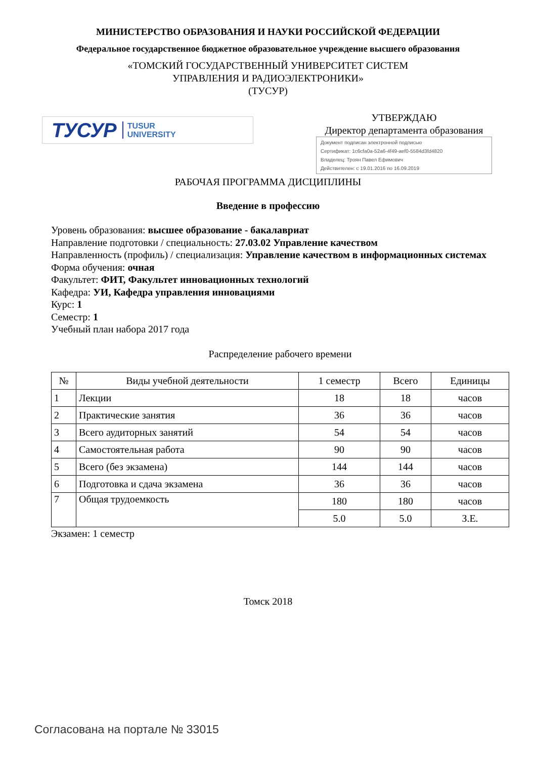МИНИСТЕРСТВО ОБРАЗОВАНИЯ И НАУКИ РОССИЙСКОЙ ФЕДЕРАЦИИ
Федеральное государственное бюджетное образовательное учреждение высшего образования
«ТОМСКИЙ ГОСУДАРСТВЕННЫЙ УНИВЕРСИТЕТ СИСТЕМ
УПРАВЛЕНИЯ И РАДИОЭЛЕКТРОНИКИ»
(ТУСУР)
ТУСУР TUSUR
UNIVERSITY
УТВЕРЖДАЮ
Директор департамента образования
Документ подписан электронной подписью
Сертификат: 1c6cfa0a-52a6-4f49-aef0-5584d3fd4820
Владелец: Троян Павел Ефимович
Действителен: с 19.01.2016 по 16.09.2019
РАБОЧАЯ ПРОГРАММА ДИСЦИПЛИНЫ
Введение в профессию
Уровень образования: высшее образование - бакалавриат
Направление подготовки / специальность: 27.03.02 Управление качеством
Направленность (профиль) / специализация: Управление качеством в информационных системах
Форма обучения: очная
Факультет: ФИТ, Факультет инновационных технологий
Кафедра: УИ, Кафедра управления инновациями
Курс: 1
Семестр: 1
Учебный план набора 2017 года
Распределение рабочего времени
| № | Виды учебной деятельности | 1 семестр | Всего | Единицы |
| --- | --- | --- | --- | --- |
| 1 | Лекции | 18 | 18 | часов |
| 2 | Практические занятия | 36 | 36 | часов |
| 3 | Всего аудиторных занятий | 54 | 54 | часов |
| 4 | Самостоятельная работа | 90 | 90 | часов |
| 5 | Всего (без экзамена) | 144 | 144 | часов |
| 6 | Подготовка и сдача экзамена | 36 | 36 | часов |
| 7 | Общая трудоемкость | 180 | 180 | часов |
| | | 5.0 | 5.0 | З.Е. |
Экзамен: 1 семестр
Томск 2018
Согласована на портале № 33015